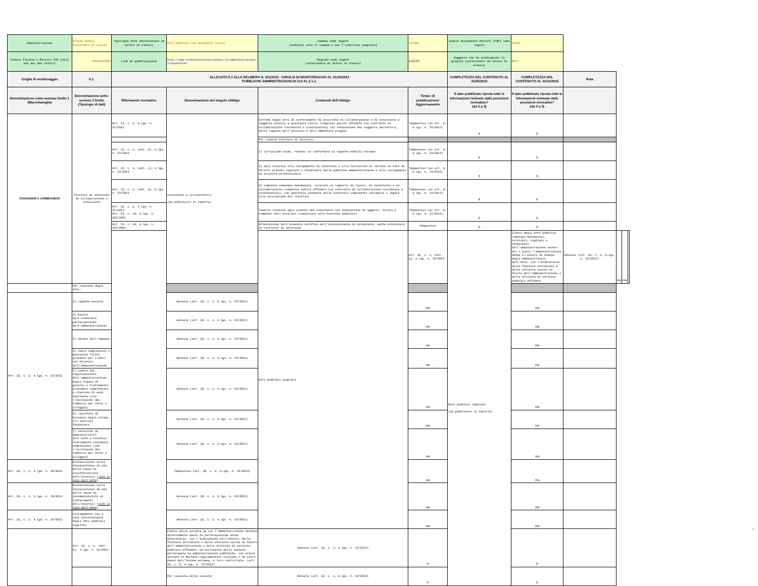| Amministrazione | Ordine Medici Veterinari di Latina | Tipologia ente (Selezionare un valore in elenco) | Enti pubblici non economici locali | Comune sede legale (indicare solo il comune e non l'indirizzo completo) | LATINA | Codice Avviamento Postale (CAP) sede legale | 04100 | | | | |
| Codice fiscale o Partita IVA (solo uno dei due valori) | 80013080595 | Link di pubblicazione | http://www.ordineveterinarilatina.it/amministrazione-trasparente/ | Regione sede legale (selezionare un valore in elenco) | LAZIO | Soggetto che ha predisposto la griglia (selezionare un valore in elenco) | RPCT | | | | |
| Griglia di monitoraggio | 6.1. | ALLEGATO 6.1 ALLA DELIBERA N. 201/2022 - GRIGLIA DI MONITORAGGIO AL 31/10/2022 PUBBLICHE AMMINISTRAZIONI DI CUI AL § 1.1. | | | | COMPLETEZZA DEL CONTENUTO AL 31/05/2022 | COMPLETEZZA DEL CONTENUTO AL 31/10/2022 | Note | | | |
| Denominazione sotto-sezione livello 1 (Macrofamiglie) | Denominazione sotto-sezione 2 livello (Tipologie di dati) | Riferimento normativo | Denominazione del singolo obbligo | Contenuti dell'obbligo | Tempo di pubblicazione/ Aggiornamento | Il dato pubblicato riporta tutte le informazioni richieste dalle previsioni normative? (da 0 a 3) | Il dato pubblicato riporta tutte le informazioni richieste dalle previsioni normative? (da 0 a 3) | | | | |
| Consulenti e collaboratori | Titolari di incarichi di collaborazione o consulenza | Art. 15, c. 2, d.lgs. n. 33/2013 | Consulenti e collaboratori (da pubblicare in tabelle) | Estremi degli atti di conferimento di incarichi di collaborazione o di consulenza a soggetti esterni a qualsiasi titolo (compresi quelli affidati con contratto di collaborazione coordinata e continuativa) con indicazione dei soggetti percettori, della ragione dell'incarico e dell'ammontare erogato | Tempestivo (ex art. 8, d.lgs. n. 33/2013) | 0 | 0 | | | | |
| | | | | Per ciascun titolare di incarico: | | | | | | | |
| | | Art. 15, c. 1, lett. b), d.lgs. n. 33/2013 | | 1) curriculum vitae, redatto in conformità al vigente modello europeo | Tempestivo (ex art. 8, d.lgs. n. 33/2013) | 0 | 0 | | | | |
| | | Art. 15, c. 1, lett. c), d.lgs. n. 33/2013 | | 2) dati relativi allo svolgimento di incarichi o alla titolarità di cariche in enti di diritto privato regolati o finanziati dalla pubblica amministrazione o allo svolgimento di attività professionali | Tempestivo (ex art. 8, d.lgs. n. 33/2013) | 0 | 0 | | | | |
| | | Art. 15, c. 1, lett. d), d.lgs. n. 33/2013 | | 3) compensi comunque denominati, relativi al rapporto di lavoro, di consulenza o di collaborazione (compresi quelli affidati con contratto di collaborazione coordinata e continuativa), con specifica evidenza delle eventuali componenti variabili o legate alla valutazione del risultato | Tempestivo (ex art. 8, d.lgs. n. 33/2013) | 0 | 0 | | | | |
| | | Art. 15, c. 2, d.lgs. n. 33/2013 Art. 53, c. 14, d.lgs. n. 165/2001 | | Tabelle relative agli elenchi dei consulenti con indicazione di oggetto, durata e compenso dell'incarico (comunicate alla Funzione pubblica) | Tempestivo (ex art. 8, d.lgs. n. 33/2013) | 0 | 0 | | | | |
| | | Art. 53, c. 14, d.lgs. n. 165/2001 | | Attestazione dell'avvenuta verifica dell'insussistenza di situazioni, anche potenziali, di conflitto di interesse | Tempestivo | 0 | 0 | | | | |
| | | | | Enti pubblici vigilati | Art. 22, c. 1, lett. a), d.lgs. n. 33/2013 | Enti pubblici vigilati (da pubblicare in tabelle) | Elenco degli enti pubblici, comunque denominati, istituiti, vigilati e finanziati dall'amministrazione ovvero per i quali l'amministrazione abbia il potere di nomina degli amministratori dell'ente, con l'indicazione delle funzioni attribuite e delle attività svolte in favore dell'amministrazione o delle attività di servizio pubblico affidate | Annuale (art. 22, c. 1, d.lgs. n. 33/2013) | n/a | n/a | |
| | Per ciascuno degli enti: | | | | | | | | | | |
| Art. 22, c. 2, d.lgs. n. 33/2013 | 1) ragione sociale | | Annuale (art. 22, c. 1, d.lgs. n. 33/2013) | | n/a | | n/a | | | | |
| | 2) misura dell'eventuale partecipazione dell'amministrazione | | Annuale (art. 22, c. 1, d.lgs. n. 33/2013) | | n/a | | n/a | | | | |
| | 3) durata dell'impegno | | Annuale (art. 22, c. 1, d.lgs. n. 33/2013) | | n/a | | n/a | | | | |
| | 4) onere complessivo a qualsiasi titolo gravante per l'anno sul bilancio dell'amministrazione | | Annuale (art. 22, c. 1, d.lgs. n. 33/2013) | | n/a | | n/a | | | | |
| | 5) numero dei rappresentanti dell'amministrazione negli organi di governo e trattamento economico complessivo a ciascuno di essi spettante (con l'esclusione dei rimborsi per vitto e alloggio) | | Annuale (art. 22, c. 1, d.lgs. n. 33/2013) | | n/a | | n/a | | | | |
| | 6) risultati di bilancio degli ultimi tre esercizi finanziari | | Annuale (art. 22, c. 1, d.lgs. n. 33/2013) | | n/a | | n/a | | | | |
| | 7) incarichi di amministratore dell'ente e relativo trattamento economico complessivo (con l'esclusione dei rimborsi per vitto e alloggio) | | Annuale (art. 22, c. 1, d.lgs. n. 33/2013) | | n/a | | n/a | | | | |
| Art. 20, c. 3, d.lgs. n. 39/2013 | Dichiarazione sulla insussistenza di una delle cause di inconferibilità dell'incarico ( link al sito dell'ente ) | | Tempestivo (art. 20, c. 1, d.lgs. n. 39/2013) | | n/a | | n/a | | | | |
| Art. 20, c. 3, d.lgs. n. 39/2013 | Dichiarazione sulla insussistenza di una delle cause di incompatibilità al conferimento dell'incarico ( link al sito dell'ente ) | | Annuale (art. 20, c. 2, d.lgs. n. 39/2013) | | n/a | | n/a | | | | |
| Art. 22, c. 3, d.lgs. n. 33/2013 | Collegamento con i siti istituzionali degli enti pubblici vigilati | | Annuale (art. 22, c. 1, d.lgs. n. 33/2013) | | n/a | | n/a | | | | |
| | Art. 22, c. 1, lett. b), d.lgs. n. 33/2013 | | Elenco delle società di cui l'amministrazione detiene direttamente quote di partecipazione anche minoritaria, con l'indicazione dell'entità, delle funzioni attribuite e delle attività svolte in favore dell'amministrazione o delle attività di servizio pubblico affidate, ad esclusione delle società, partecipate da amministrazioni pubbliche, con azioni quotate in mercati regolamentati italiani o di altri paesi dell'Unione europea, e loro controllate. (art. 22, c. 6, d.lgs. n. 33/2013) | Annuale (art. 22, c. 1, d.lgs. n. 33/2013) | 0 | | 0 | | | | |
| | | | Per ciascuna delle società: | Annuale (art. 22, c. 1, d.lgs. n. 33/2013) | 0 | | 0 | | | | |
1